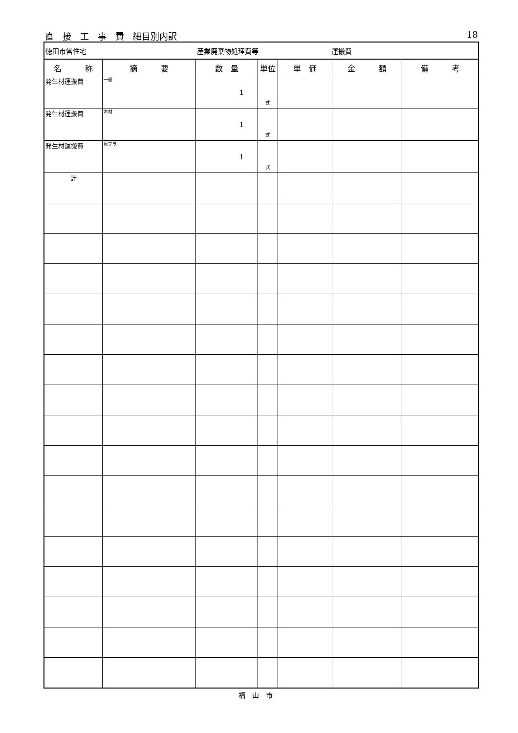直　接　工　事　費　細目別内訳 18
| 徳田市営住宅 産業廃棄物処理費等 運搬費 | | | | | | |
| 名 称 | 摘 要 | 数 量 | 単位 | 単 価 | 金 額 | 備 考 |
| 発生材運搬費 | 一般 | 1 | 式 | | | |
| 発生材運搬費 | 木材 | 1 | 式 | | | |
| 発生材運搬費 | 廃プラ | 1 | 式 | | | |
| 計 | | | | | | |
福山市